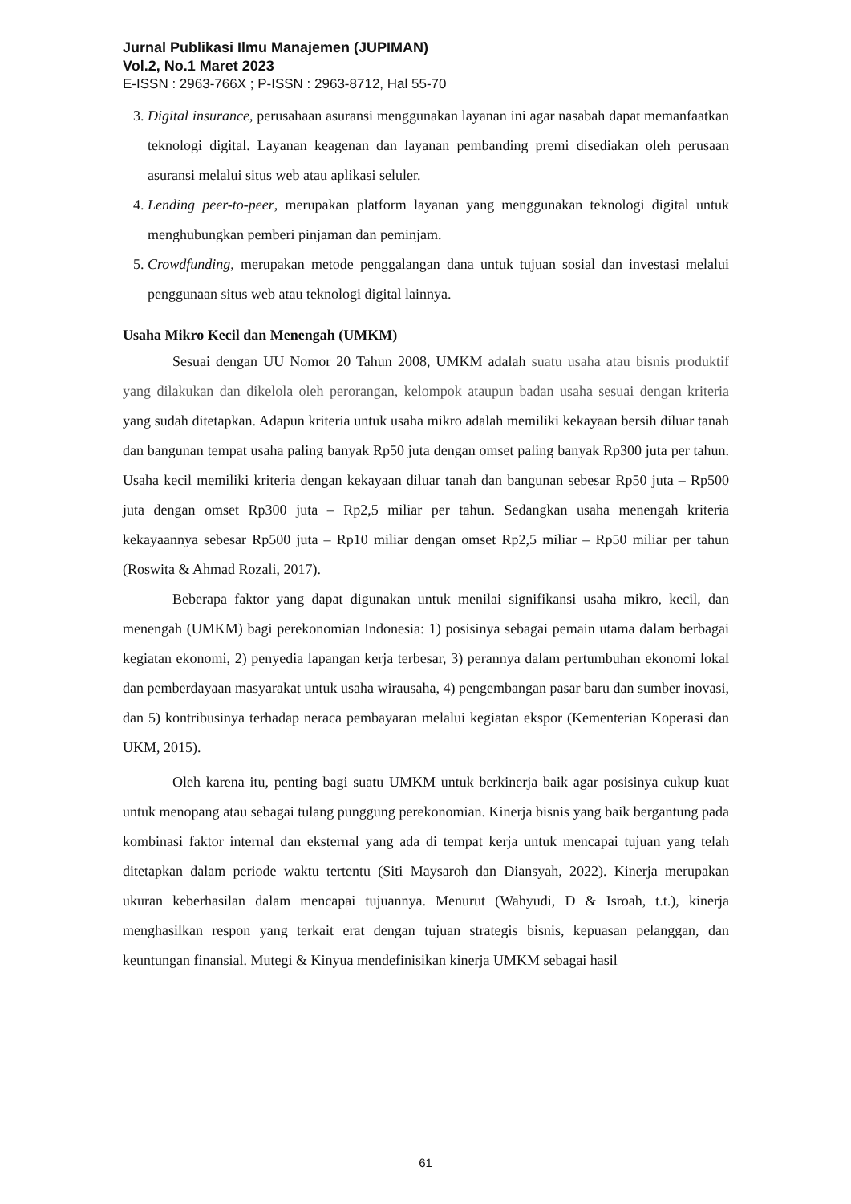Jurnal Publikasi Ilmu Manajemen (JUPIMAN)
Vol.2, No.1 Maret 2023
E-ISSN : 2963-766X ; P-ISSN : 2963-8712, Hal 55-70
3. Digital insurance, perusahaan asuransi menggunakan layanan ini agar nasabah dapat memanfaatkan teknologi digital. Layanan keagenan dan layanan pembanding premi disediakan oleh perusaan asuransi melalui situs web atau aplikasi seluler.
4. Lending peer-to-peer, merupakan platform layanan yang menggunakan teknologi digital untuk menghubungkan pemberi pinjaman dan peminjam.
5. Crowdfunding, merupakan metode penggalangan dana untuk tujuan sosial dan investasi melalui penggunaan situs web atau teknologi digital lainnya.
Usaha Mikro Kecil dan Menengah (UMKM)
Sesuai dengan UU Nomor 20 Tahun 2008, UMKM adalah suatu usaha atau bisnis produktif yang dilakukan dan dikelola oleh perorangan, kelompok ataupun badan usaha sesuai dengan kriteria yang sudah ditetapkan. Adapun kriteria untuk usaha mikro adalah memiliki kekayaan bersih diluar tanah dan bangunan tempat usaha paling banyak Rp50 juta dengan omset paling banyak Rp300 juta per tahun. Usaha kecil memiliki kriteria dengan kekayaan diluar tanah dan bangunan sebesar Rp50 juta – Rp500 juta dengan omset Rp300 juta – Rp2,5 miliar per tahun. Sedangkan usaha menengah kriteria kekayaannya sebesar Rp500 juta – Rp10 miliar dengan omset Rp2,5 miliar – Rp50 miliar per tahun (Roswita & Ahmad Rozali, 2017).
Beberapa faktor yang dapat digunakan untuk menilai signifikansi usaha mikro, kecil, dan menengah (UMKM) bagi perekonomian Indonesia: 1) posisinya sebagai pemain utama dalam berbagai kegiatan ekonomi, 2) penyedia lapangan kerja terbesar, 3) perannya dalam pertumbuhan ekonomi lokal dan pemberdayaan masyarakat untuk usaha wirausaha, 4) pengembangan pasar baru dan sumber inovasi, dan 5) kontribusinya terhadap neraca pembayaran melalui kegiatan ekspor (Kementerian Koperasi dan UKM, 2015).
Oleh karena itu, penting bagi suatu UMKM untuk berkinerja baik agar posisinya cukup kuat untuk menopang atau sebagai tulang punggung perekonomian. Kinerja bisnis yang baik bergantung pada kombinasi faktor internal dan eksternal yang ada di tempat kerja untuk mencapai tujuan yang telah ditetapkan dalam periode waktu tertentu (Siti Maysaroh dan Diansyah, 2022). Kinerja merupakan ukuran keberhasilan dalam mencapai tujuannya. Menurut (Wahyudi, D & Isroah, t.t.), kinerja menghasilkan respon yang terkait erat dengan tujuan strategis bisnis, kepuasan pelanggan, dan keuntungan finansial. Mutegi & Kinyua mendefinisikan kinerja UMKM sebagai hasil
61